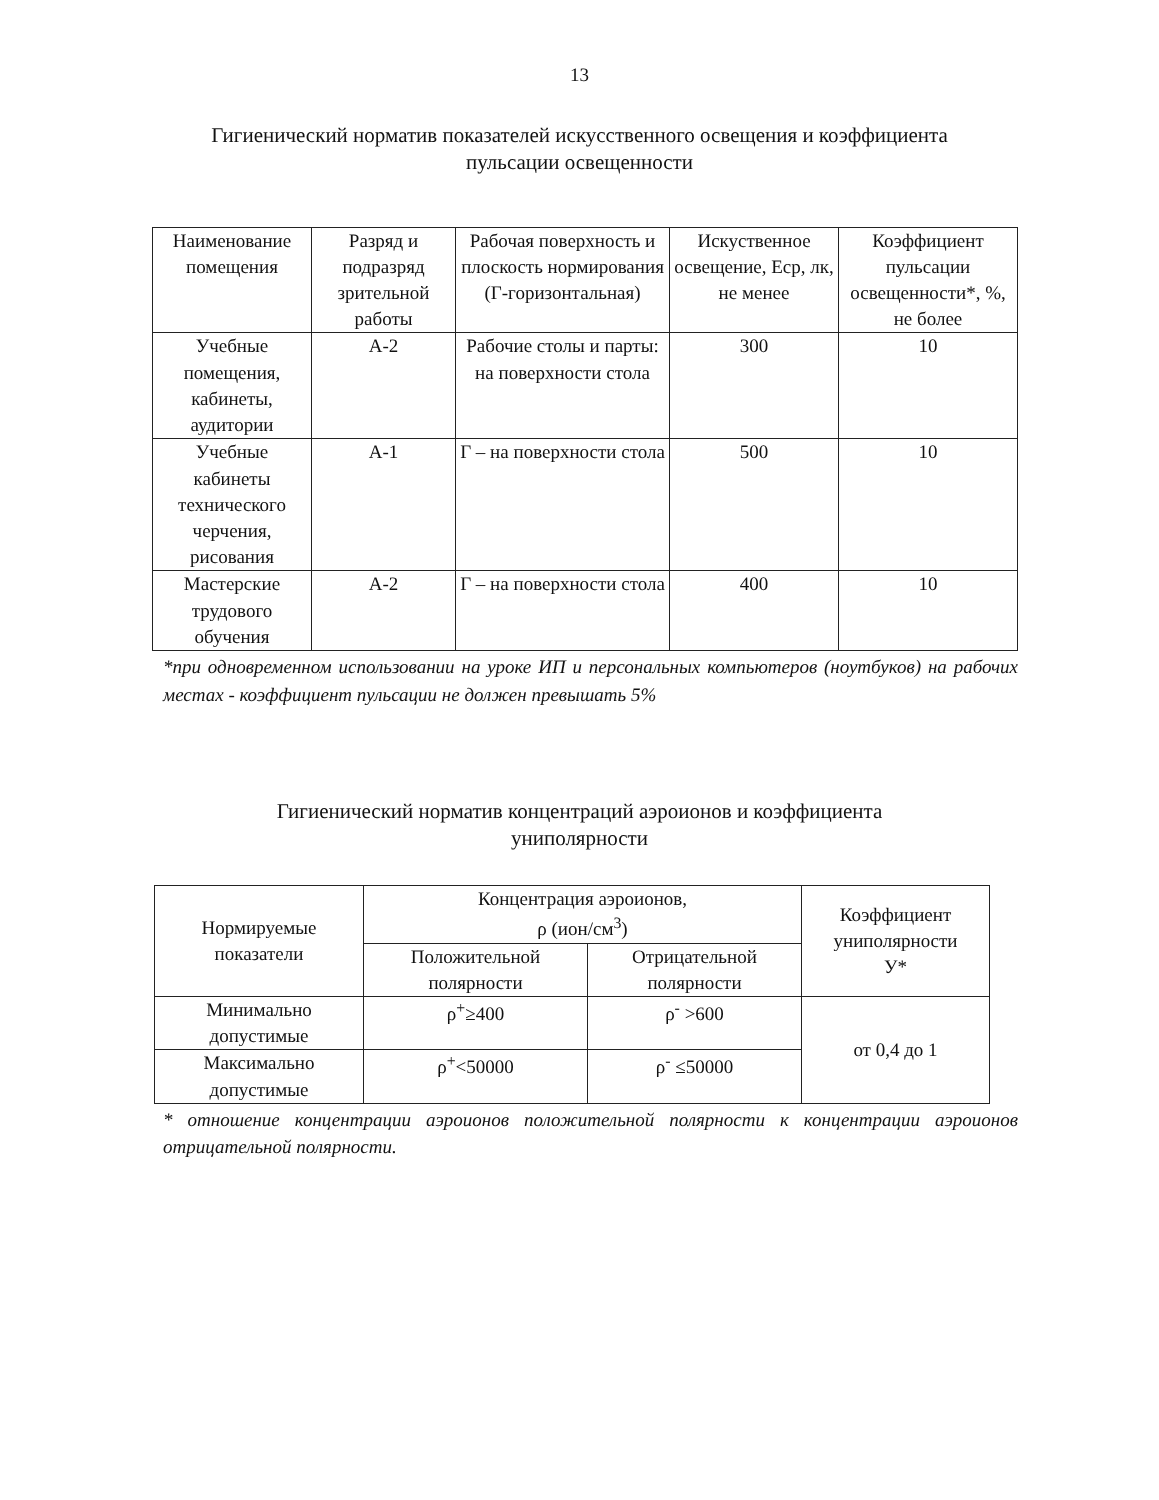13
Гигиенический норматив показателей искусственного освещения и коэффициента
пульсации освещенности
| Наименование помещения | Разряд и подразряд зрительной работы | Рабочая поверхность и плоскость нормирования (Г-горизонтальная) | Искуственное освещение, Еср, лк, не менее | Коэффициент пульсации освещенности*, %, не более |
| --- | --- | --- | --- | --- |
| Учебные помещения, кабинеты, аудитории | А-2 | Рабочие столы и парты: на поверхности стола | 300 | 10 |
| Учебные кабинеты технического черчения, рисования | А-1 | Г – на поверхности стола | 500 | 10 |
| Мастерские трудового обучения | А-2 | Г – на поверхности стола | 400 | 10 |
*при одновременном использовании на уроке ИП и персональных компьютеров (ноутбуков) на рабочих местах - коэффициент пульсации не должен превышать 5%
Гигиенический норматив концентраций аэроионов и коэффициента
униполярности
| Нормируемые показатели | Концентрация аэроионов, ρ (ион/см<sup>3</sup>) | | Коэффициент униполярности У* |
| | Положительной полярности | Отрицательной полярности | |
| Минимально допустимые | ρ<sup>+</sup>≥400 | ρ<sup>-</sup> >600 | от 0,4 до 1 |
| Максимально допустимые | ρ<sup>+</sup><50000 | ρ<sup>-</sup> ≤50000 | |
* отношение концентрации аэроионов положительной полярности к концентрации аэроионов отрицательной полярности.